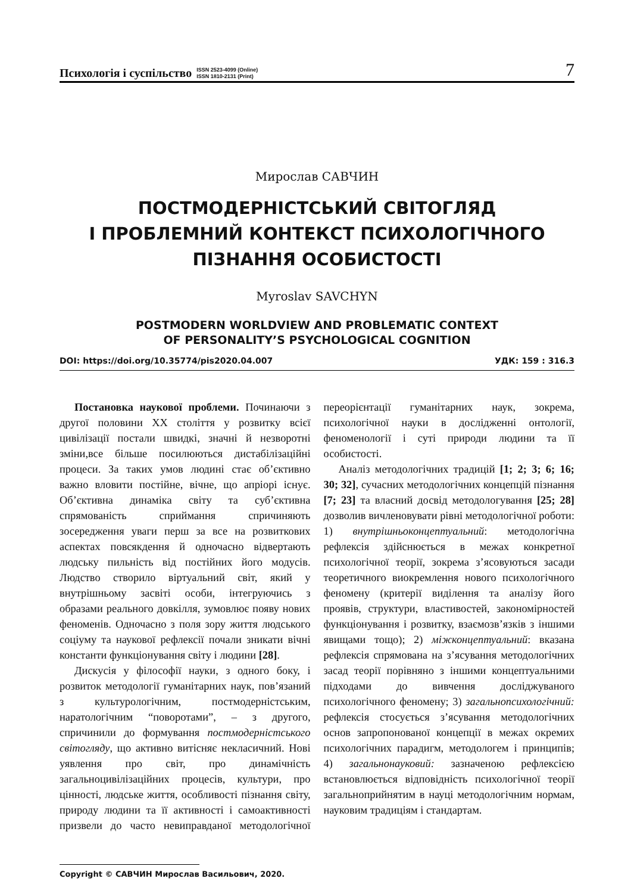Психологія і суспільство ISSN 2523-4099 (Online)
ISSN 1810-2131 (Print) 7
Мирослав САВЧИН
ПОСТМОДЕРНІСТСЬКИЙ СВІТОГЛЯД
І ПРОБЛЕМНИЙ КОНТЕКСТ ПСИХОЛОГІЧНОГО
ПІЗНАННЯ ОСОБИСТОСТІ
Myroslav SAVCHYN
POSTMODERN WORLDVIEW AND PROBLEMATIC CONTEXT
OF PERSONALITY’S PSYCHOLOGICAL COGNITION
DOI: https://doi.org/10.35774/pis2020.04.007 УДК: 159 : 316.3
Постановка наукової проблеми. Починаючи з другої половини XX століття у розвитку всієї цивілізації постали швидкі, значні й незворотні зміни,все більше посилюються дистабілізаційні процеси. За таких умов людині стає об’єктивно важно вловити постійне, вічне, що апріорі існує. Об’єктивна динаміка світу та суб’єктивна спрямованість сприймання спричиняють зосередження уваги перш за все на розвиткових аспектах повсякдення й одночасно відвертають людську пильність від постійних його модусів. Людство створило віртуальний світ, який у внутрішньому засвіті особи, інтегруючись з образами реального довкілля, зумовлює появу нових феноменів. Одночасно з поля зору життя людського соціуму та наукової рефлексії почали зникати вічні константи функціонування світу і людини [28].
Дискусія у філософії науки, з одного боку, і розвиток методології гуманітарних наук, пов’язаний з культурологічним, постмодерністським, наратологічним “поворотами”, – з другого, спричинили до формування постмодерністського світогляду, що активно витісняє некласичний. Нові уявлення про світ, про динамічність загальноцивілізаційних процесів, культури, про цінності, людське життя, особливості пізнання світу, природу людини та її активності і самоактивності призвели до часто невиправданої методологічної переорієнтації гуманітарних наук, зокрема, психологічної науки в дослідженні онтології, феноменології і суті природи людини та її особистості.
Аналіз методологічних традицій [1; 2; 3; 6; 16; 30; 32], сучасних методологічних концепцій пізнання [7; 23] та власний досвід методологування [25; 28] дозволив вичленовувати рівні методологічної роботи: 1) внутрішньоконцептуальний: методологічна рефлексія здійснюється в межах конкретної психологічної теорії, зокрема з’ясовуються засади теоретичного виокремлення нового психологічного феномену (критерії виділення та аналізу його проявів, структури, властивостей, закономірностей функціонування і розвитку, взаємозв’язків з іншими явищами тощо); 2) міжконцептуальний: вказана рефлексія спрямована на з’ясування методологічних засад теорії порівняно з іншими концептуальними підходами до вивчення досліджуваного психологічного феномену; 3) загальнопсихологічний: рефлексія стосується з’ясування методологічних основ запропонованої концепції в межах окремих психологічних парадигм, методологем і принципів; 4) загальнонауковий: зазначеною рефлексією встановлюється відповідність психологічної теорії загальноприйнятим в науці методологічним нормам, науковим традиціям і стандартам.
Copyright © САВЧИН Мирослав Васильович, 2020.